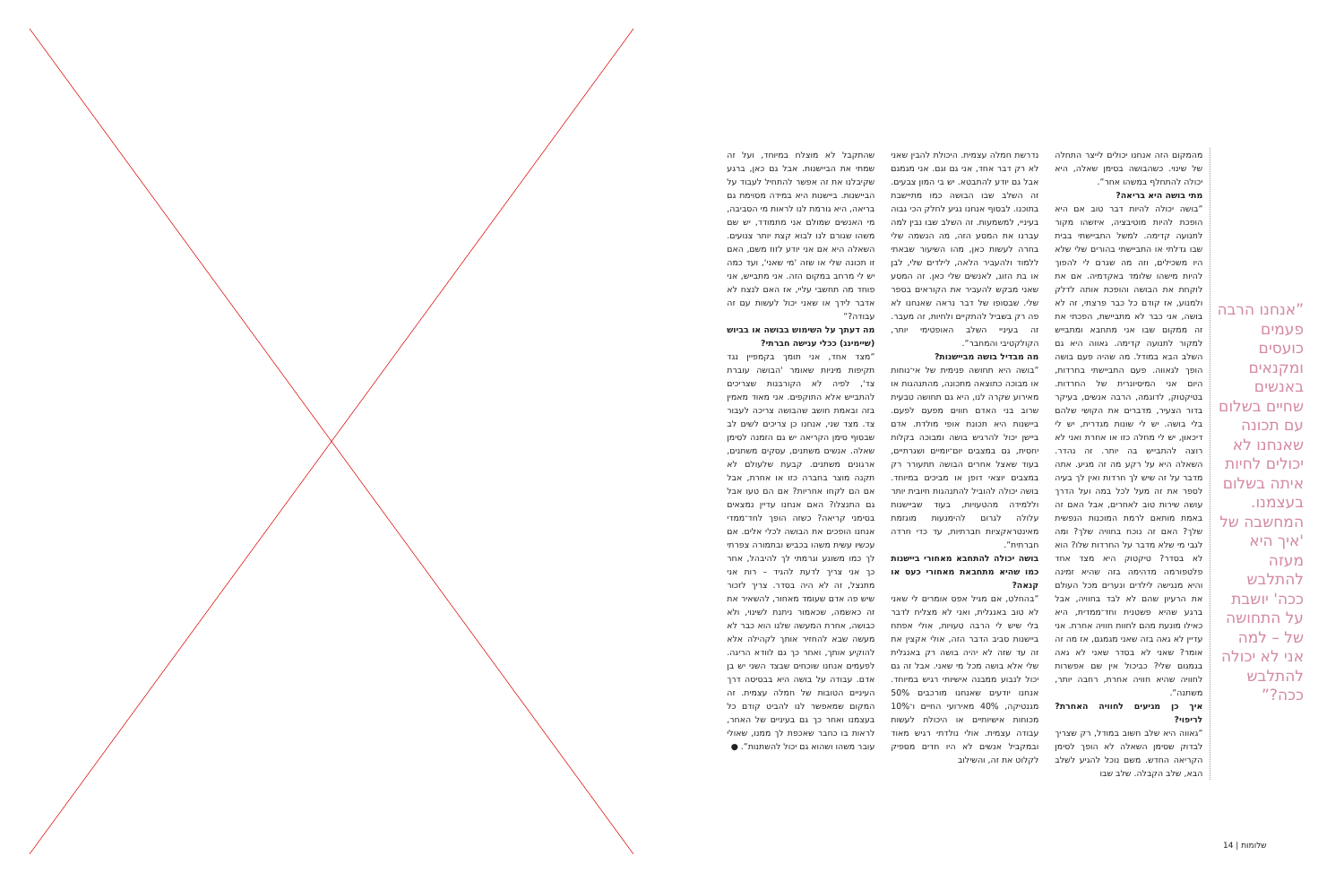”אנחנו הרבה פעמים כועסים ומקנאים באנשים שחיים בשלום עם תכונה שאנחנו לא יכולים לחיות איתה בשלום בעצמנו. המחשבה של 'איך היא מעזה להתלבש ככה' יושבת על התחושה של – למה אני לא יכולה להתלבש ככה?”
מהמקום הזה אנחנו יכולים לייצר התחלה של שינוי. כשהבושה בסימן שאלה, היא יכולה להתחלף במשהו אחר”.
מתי בושה היא בריאה?
”בושה יכולה להיות דבר טוב אם היא הופכת להיות מוטיבציה, איזשהו מקור לתנועה קדימה. למשל התביישתי בבית שבו גדלתי או התביישתי בהורים שלי שלא היו משכילים, וזה מה שגרם לי להפוך להיות מישהו שלומד באקדמיה. אם את לוקחת את הבושה והופכת אותה לדלק ולמנוע, אז קודם כל כבר פרצתי, זה לא בושה, אני כבר לא מתביישת, הפכתי את זה ממקום שבו אני מתחבא ומתבייש למקור לתנועה קדימה. גאווה היא גם השלב הבא במודל. מה שהיה פעם בושה הופך לגאווה. פעם התביישתי בחרדות, היום אני המיסיונרית של החרדות. בטיקטוק, לדוגמה, הרבה אנשים, בעיקר בדור הצעיר, מדברים את הקושי שלהם בלי בושה. יש לי שונות מגדרית, יש לי דיכאון, יש לי מחלה כזו או אחרת ואני לא רוצה להתבייש בה יותר. זה נהדר. השאלה היא על רקע מה זה מגיע. אתה מדבר על זה שיש לך חרדות ואין לך בעיה לספר את זה מעל לכל במה ועל הדרך עושה שירות טוב לאחרים, אבל האם זה באמת מותאם לרמת המוכנות הנפשית שלך? האם זה נוכח בחוויה שלך? ומה לגבי מי שלא מדבר על החרדות שלו? הוא לא בסדר? טיקטוק היא מצד אחד פלטפורמה מדהימה בזה שהיא זמינה והיא מנגישה לילדים ונערים מכל העולם את הרעיון שהם לא לבד בחוויה, אבל ברגע שהיא פשטנית וחד־ממדית, היא כאילו מונעת מהם לחוות חוויה אחרת. אני עדיין לא גאה בזה שאני מגמגם, אז מה זה אומר? שאני לא בסדר שאני לא גאה בגמגום שלי? כביכול אין שם אפשרות לחוויה שהיא חוויה אחרת, רחבה יותר, משתנה”.
איך כן מגיעים לחוויה האחרת? לריפוי?
”גאווה היא שלב חשוב במודל, רק שצריך לבדוק שסימן השאלה לא הופך לסימן הקריאה החדש. משם נוכל להגיע לשלב הבא, שלב הקבלה. שלב שבו
נדרשת חמלה עצמית. היכולת להבין שאני לא רק דבר אחד, אני גם וגם. אני מגמגם אבל גם יודע להתבטא. יש בי המון צבעים. זה השלב שבו הבושה כמו מתיישבת בתוכנו. לבסוף אנחנו נגיע לחלק הכי גבוה בעיניי, למשמעות. זה השלב שבו נבין למה עברנו את המסע הזה, מה הנשמה שלי בחרה לעשות כאן, מהו השיעור שבאתי ללמוד ולהעביר הלאה, לילדים שלי, לבן או בת הזוג, לאנשים שלי כאן. זה המסע שאני מבקש להעביר את הקוראים בספר שלי. שבסופו של דבר נראה שאנחנו לא פה רק בשביל להתקיים ולחיות, זה מעבר. זה בעיניי השלב האופטימי יותר, הקולקטיבי והמחבר”.
מה מבדיל בושה מביישנות?
”בושה היא תחושה פנימית של אי־נוחות או מבוכה כתוצאה מתכונה, מהתנהגות או מאירוע שקרה לנו, היא גם תחושה טבעית שרוב בני האדם חווים מפעם לפעם. ביישנות היא תכונת אופי מולדת. אדם ביישן יכול להרגיש בושה ומבוכה בקלות יחסית, גם במצבים יום־יומיים ושגרתיים, בעוד שאצל אחרים הבושה תתעורר רק במצבים יוצאי דופן או מביכים במיוחד. בושה יכולה להוביל להתנהגות חיובית יותר וללמידה מהטעויות, בעוד שביישנות עלולה לגרום להימנעות מוגזמת מאינטראקציות חברתיות, עד כדי חרדה חברתית”.
בושה יכולה להתחבא מאחורי ביישנות כמו שהיא מתחבאת מאחורי כעס או קנאה?
”בהחלט, אם מגיל אפס אומרים לי שאני לא טוב באנגלית, ואני לא מצליח לדבר בלי שיש לי הרבה טעויות, אולי אפתח ביישנות סביב הדבר הזה, אולי אקצין את זה עד שזה לא יהיה בושה רק באנגלית שלי אלא בושה מכל מי שאני. אבל זה גם יכול לנבוע ממבנה אישיותי רגיש במיוחד. אנחנו יודעים שאנחנו מורכבים 50% מגנטיקה, 40% מאירועי החיים ו־10% מכוחות אישיותיים או היכולת לעשות עבודה עצמית. אולי נולדתי רגיש מאוד ובמקביל אנשים לא היו חדים מספיק לקלוט את זה, והשילוב
שהתקבל לא מוצלח במיוחד, ועל זה שמתי את הביישנות. אבל גם כאן, ברגע שקיבלנו את זה אפשר להתחיל לעבוד על הביישנות. ביישנות היא במידה מסוימת גם בריאה, היא גורמת לנו לראות מי הסביבה, מי האנשים שמולם אני מתמודד, יש שם משהו שגורם לנו לבוא קצת יותר צנועים. השאלה היא אם אני יודע לזוז משם, האם זו תכונה שלי או שזה 'מי שאני', ועד כמה יש לי מרחב במקום הזה. אני מתבייש, אני פוחד מה תחשבי עליי, אז האם לנצח לא אדבר לידך או שאני יכול לעשות עם זה עבודה?”
מה דעתך על השימוש בבושה או בביוש (שיימינג) ככלי ענישה חברתי?
”מצד אחד, אני תומך בקמפיין נגד תקיפות מיניות שאומר 'הבושה עוברת צד', לפיה לא הקורבנות שצריכים להתבייש אלא התוקפים. אני מאוד מאמין בזה ובאמת חושב שהבושה צריכה לעבור צד. מצד שני, אנחנו כן צריכים לשים לב שבסוף סימן הקריאה יש גם הזמנה לסימן שאלה. אנשים משתנים, עסקים משתנים, ארגונים משתנים. קבעת שלעולם לא תקנה מוצר בחברה כזו או אחרת, אבל אם הם לקחו אחריות? אם הם טעו אבל גם התנצלו? האם אנחנו עדיין נמצאים בסימני קריאה? כשזה הופך לחד־ממדי אנחנו הופכים את הבושה לכלי אלים. אם עכשיו עשית משהו בכביש ובתמורה צפרתי לך כמו משוגע וגרמתי לך להיבהל, אחר כך אני צריך לדעת להגיד – רות אני מתנצל, זה לא היה בסדר. צריך לזכור שיש פה אדם שעומד מאחור, להשאיר את זה כאשמה, שכאמור ניתנת לשינוי, ולא כבושה, אחרת המעשה שלנו הוא כבר לא מעשה שבא להחזיר אותך לקהילה אלא להוקיע אותך, ואחר כך גם לוודא הריגה. לפעמים אנחנו שוכחים שבצד השני יש בן אדם. עבודה על בושה היא בבסיסה דרך העיניים הטובות של חמלה עצמית. זה המקום שמאפשר לנו להביט קודם כל בעצמנו ואחר כך גם בעיניים של האחר, לראות בו כחבר שאכפת לך ממנו, שאולי עובר משהו ושהוא גם יכול להשתנות”. ●
שלומות | 14